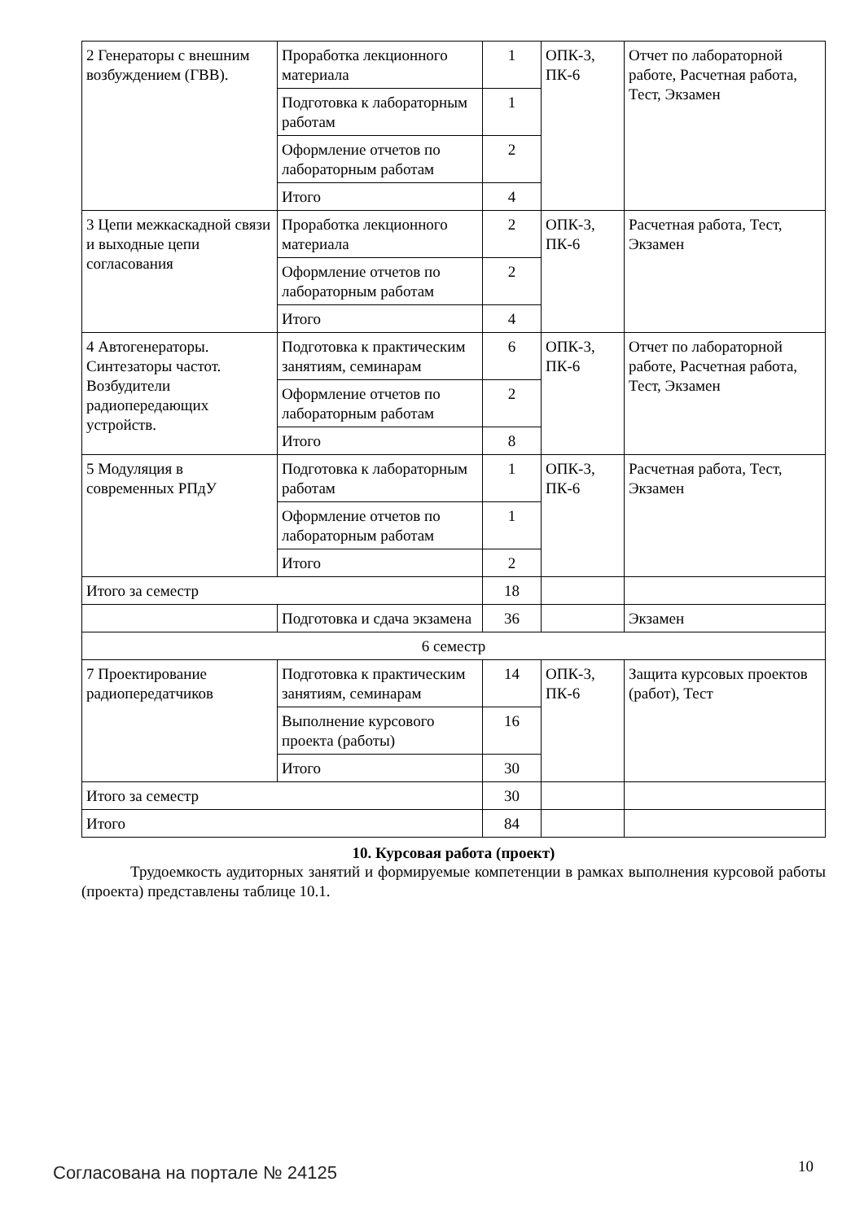| 2 Генераторы с внешним возбуждением (ГВВ). | Проработка лекционного материала | 1 | ОПК-3, ПК-6 | Отчет по лабораторной работе, Расчетная работа, Тест, Экзамен |
| | Подготовка к лабораторным работам | 1 | | |
| | Оформление отчетов по лабораторным работам | 2 | | |
| | Итого | 4 | | |
| 3 Цепи межкаскадной связи и выходные цепи согласования | Проработка лекционного материала | 2 | ОПК-3, ПК-6 | Расчетная работа, Тест, Экзамен |
| | Оформление отчетов по лабораторным работам | 2 | | |
| | Итого | 4 | | |
| 4 Автогенераторы. Синтезаторы частот. Возбудители радиопередающих устройств. | Подготовка к практическим занятиям, семинарам | 6 | ОПК-3, ПК-6 | Отчет по лабораторной работе, Расчетная работа, Тест, Экзамен |
| | Оформление отчетов по лабораторным работам | 2 | | |
| | Итого | 8 | | |
| 5 Модуляция в современных РПдУ | Подготовка к лабораторным работам | 1 | ОПК-3, ПК-6 | Расчетная работа, Тест, Экзамен |
| | Оформление отчетов по лабораторным работам | 1 | | |
| | Итого | 2 | | |
| Итого за семестр | | 18 | | |
| | Подготовка и сдача экзамена | 36 | | Экзамен |
| 6 семестр | | | | |
| 7 Проектирование радиопередатчиков | Подготовка к практическим занятиям, семинарам | 14 | ОПК-3, ПК-6 | Защита курсовых проектов (работ), Тест |
| | Выполнение курсового проекта (работы) | 16 | | |
| | Итого | 30 | | |
| Итого за семестр | | 30 | | |
| Итого | | 84 | | |
10. Курсовая работа (проект)
Трудоемкость аудиторных занятий и формируемые компетенции в рамках выполнения курсовой работы (проекта) представлены таблице 10.1.
Согласована на портале № 24125 10